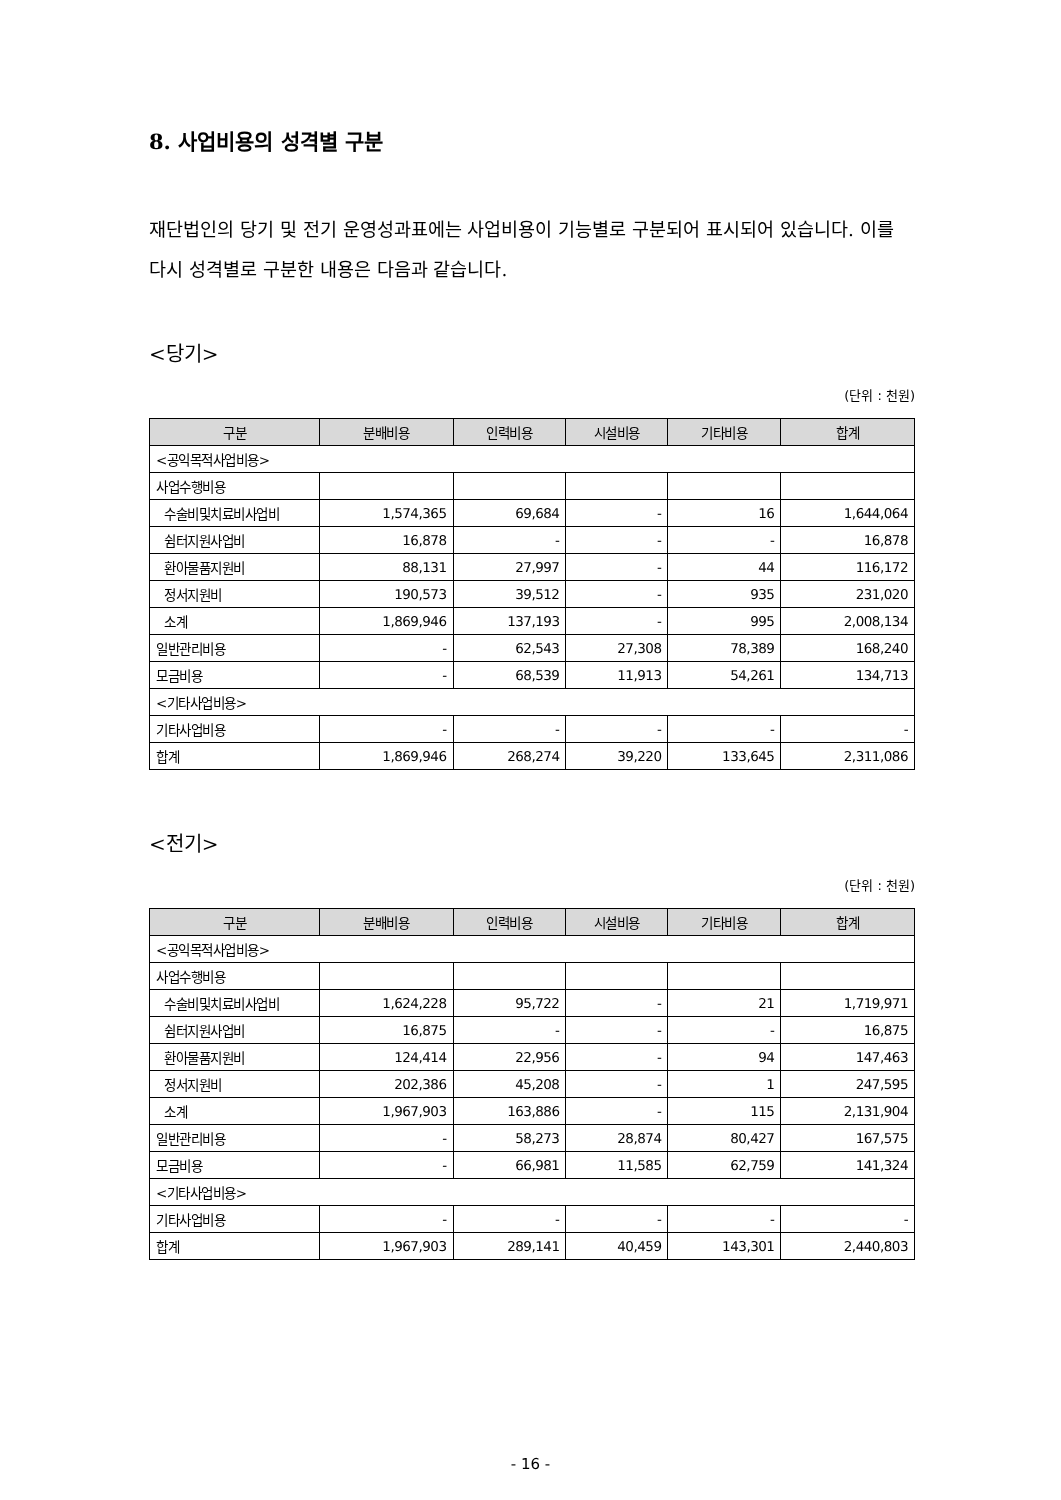8. 사업비용의 성격별 구분
재단법인의 당기 및 전기 운영성과표에는 사업비용이 기능별로 구분되어 표시되어 있습니다. 이를 다시 성격별로 구분한 내용은 다음과 같습니다.
<당기>
(단위 : 천원)
| 구분 | 분배비용 | 인력비용 | 시설비용 | 기타비용 | 합계 |
| --- | --- | --- | --- | --- | --- |
| <공익목적사업비용> | | | | | |
| 사업수행비용 | | | | | |
| 수술비및치료비사업비 | 1,574,365 | 69,684 | - | 16 | 1,644,064 |
| 쉼터지원사업비 | 16,878 | - | - | - | 16,878 |
| 환아물품지원비 | 88,131 | 27,997 | - | 44 | 116,172 |
| 정서지원비 | 190,573 | 39,512 | - | 935 | 231,020 |
| 소계 | 1,869,946 | 137,193 | - | 995 | 2,008,134 |
| 일반관리비용 | - | 62,543 | 27,308 | 78,389 | 168,240 |
| 모금비용 | - | 68,539 | 11,913 | 54,261 | 134,713 |
| <기타사업비용> | | | | | |
| 기타사업비용 | - | - | - | - | - |
| 합계 | 1,869,946 | 268,274 | 39,220 | 133,645 | 2,311,086 |
<전기>
(단위 : 천원)
| 구분 | 분배비용 | 인력비용 | 시설비용 | 기타비용 | 합계 |
| --- | --- | --- | --- | --- | --- |
| <공익목적사업비용> | | | | | |
| 사업수행비용 | | | | | |
| 수술비및치료비사업비 | 1,624,228 | 95,722 | - | 21 | 1,719,971 |
| 쉼터지원사업비 | 16,875 | - | - | - | 16,875 |
| 환아물품지원비 | 124,414 | 22,956 | - | 94 | 147,463 |
| 정서지원비 | 202,386 | 45,208 | - | 1 | 247,595 |
| 소계 | 1,967,903 | 163,886 | - | 115 | 2,131,904 |
| 일반관리비용 | - | 58,273 | 28,874 | 80,427 | 167,575 |
| 모금비용 | - | 66,981 | 11,585 | 62,759 | 141,324 |
| <기타사업비용> | | | | | |
| 기타사업비용 | - | - | - | - | - |
| 합계 | 1,967,903 | 289,141 | 40,459 | 143,301 | 2,440,803 |
- 16 -